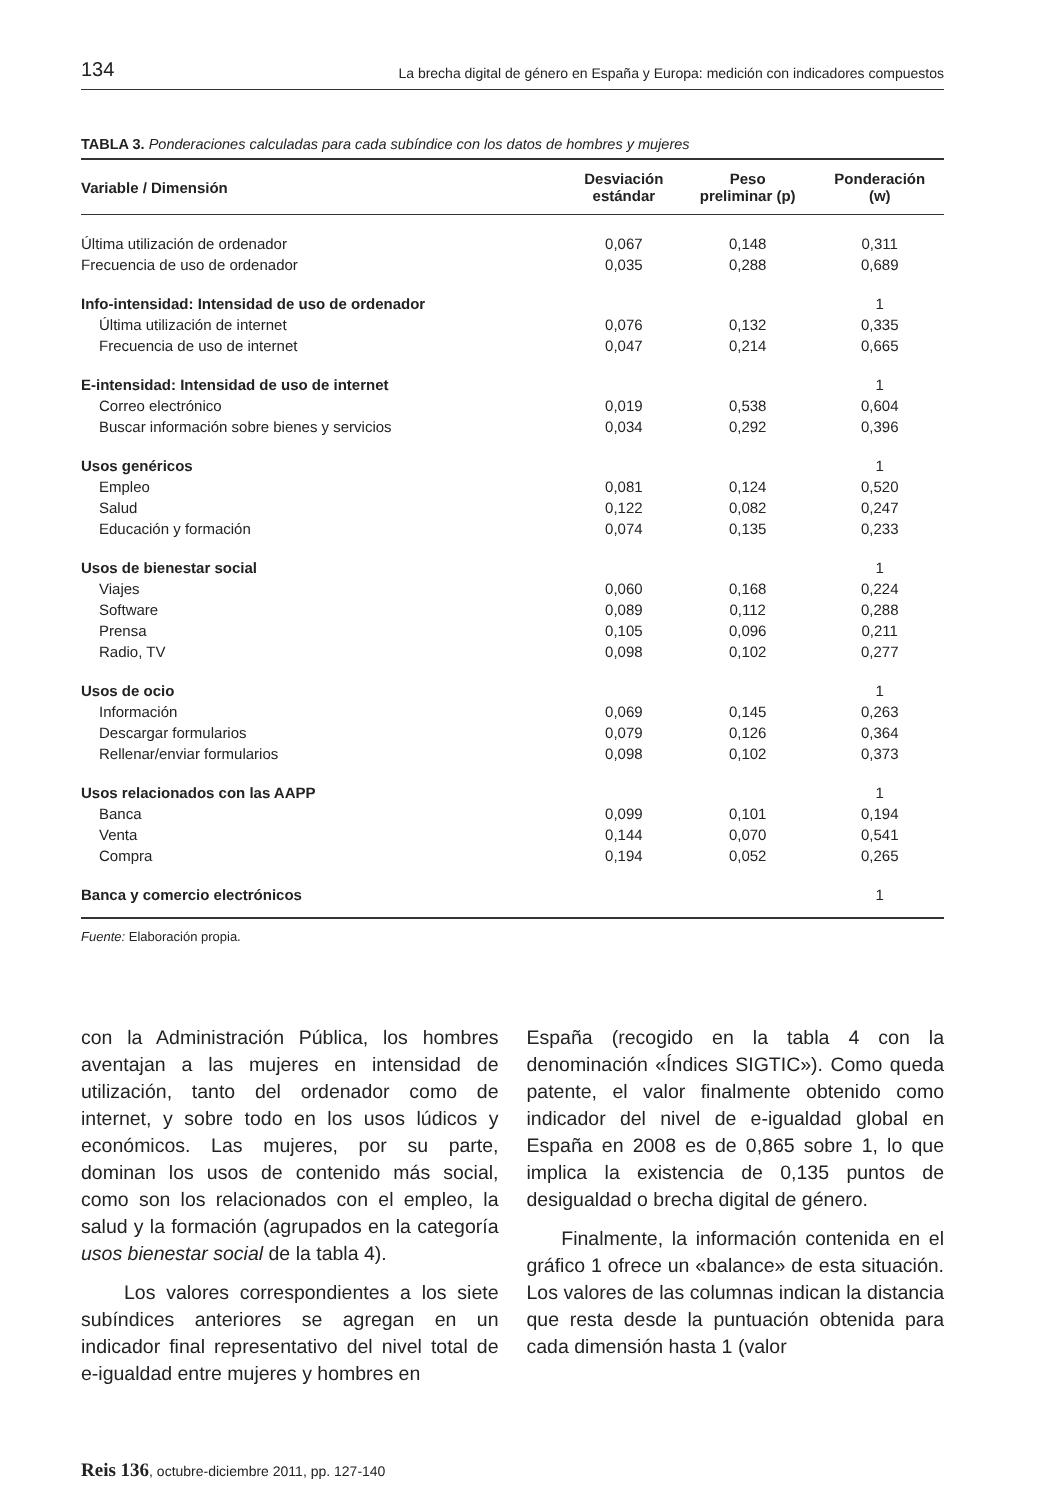134 La brecha digital de género en España y Europa: medición con indicadores compuestos
TABLA 3. Ponderaciones calculadas para cada subíndice con los datos de hombres y mujeres
| Variable / Dimensión | Desviación estándar | Peso preliminar (p) | Ponderación (w) |
| --- | --- | --- | --- |
| Última utilización de ordenador | 0,067 | 0,148 | 0,311 |
| Frecuencia de uso de ordenador | 0,035 | 0,288 | 0,689 |
| Info-intensidad: Intensidad de uso de ordenador | | | 1 |
| Última utilización de internet | 0,076 | 0,132 | 0,335 |
| Frecuencia de uso de internet | 0,047 | 0,214 | 0,665 |
| E-intensidad: Intensidad de uso de internet | | | 1 |
| Correo electrónico | 0,019 | 0,538 | 0,604 |
| Buscar información sobre bienes y servicios | 0,034 | 0,292 | 0,396 |
| Usos genéricos | | | 1 |
| Empleo | 0,081 | 0,124 | 0,520 |
| Salud | 0,122 | 0,082 | 0,247 |
| Educación y formación | 0,074 | 0,135 | 0,233 |
| Usos de bienestar social | | | 1 |
| Viajes | 0,060 | 0,168 | 0,224 |
| Software | 0,089 | 0,112 | 0,288 |
| Prensa | 0,105 | 0,096 | 0,211 |
| Radio, TV | 0,098 | 0,102 | 0,277 |
| Usos de ocio | | | 1 |
| Información | 0,069 | 0,145 | 0,263 |
| Descargar formularios | 0,079 | 0,126 | 0,364 |
| Rellenar/enviar formularios | 0,098 | 0,102 | 0,373 |
| Usos relacionados con las AAPP | | | 1 |
| Banca | 0,099 | 0,101 | 0,194 |
| Venta | 0,144 | 0,070 | 0,541 |
| Compra | 0,194 | 0,052 | 0,265 |
| Banca y comercio electrónicos | | | 1 |
Fuente: Elaboración propia.
con la Administración Pública, los hombres aventajan a las mujeres en intensidad de utilización, tanto del ordenador como de internet, y sobre todo en los usos lúdicos y económicos. Las mujeres, por su parte, dominan los usos de contenido más social, como son los relacionados con el empleo, la salud y la formación (agrupados en la categoría usos bienestar social de la tabla 4).
Los valores correspondientes a los siete subíndices anteriores se agregan en un indicador final representativo del nivel total de e-igualdad entre mujeres y hombres en
España (recogido en la tabla 4 con la denominación «Índices SIGTIC»). Como queda patente, el valor finalmente obtenido como indicador del nivel de e-igualdad global en España en 2008 es de 0,865 sobre 1, lo que implica la existencia de 0,135 puntos de desigualdad o brecha digital de género.
Finalmente, la información contenida en el gráfico 1 ofrece un «balance» de esta situación. Los valores de las columnas indican la distancia que resta desde la puntuación obtenida para cada dimensión hasta 1 (valor
Reis 136, octubre-diciembre 2011, pp. 127-140